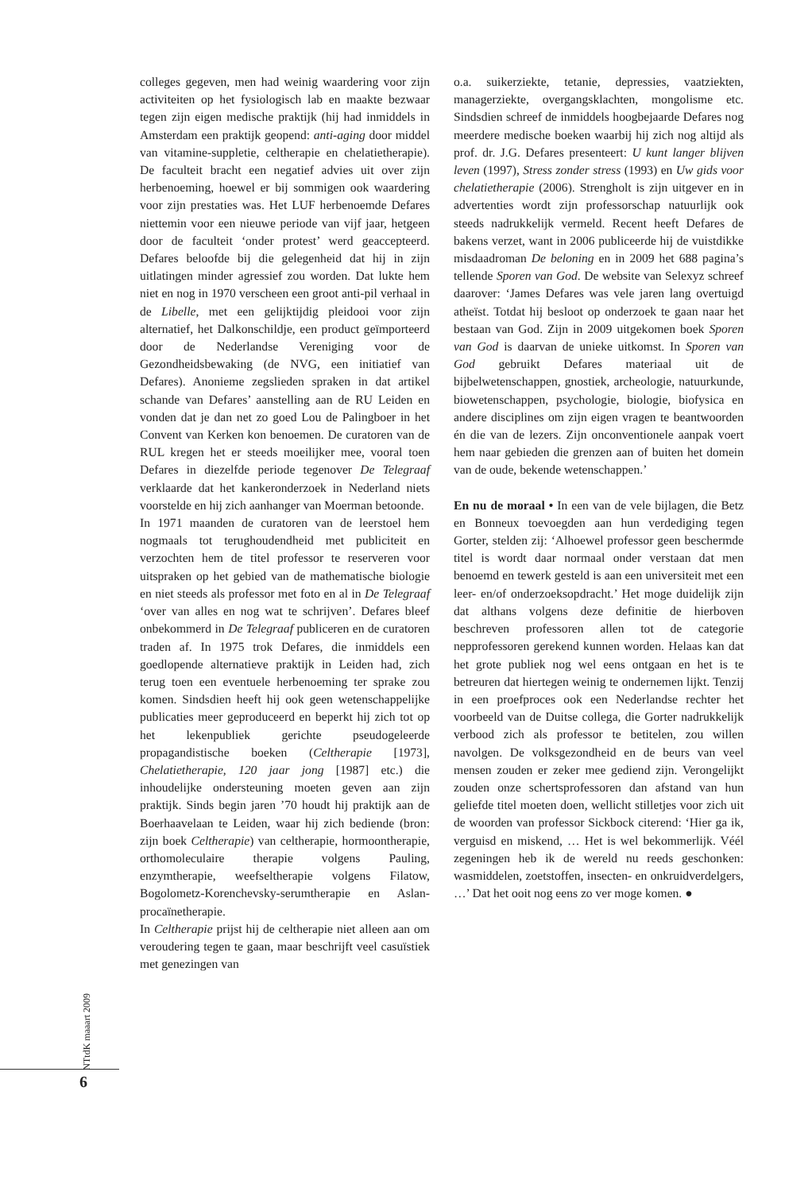colleges gegeven, men had weinig waardering voor zijn activiteiten op het fysiologisch lab en maakte bezwaar tegen zijn eigen medische praktijk (hij had inmiddels in Amsterdam een praktijk geopend: anti-aging door middel van vitamine-suppletie, celtherapie en chelatietherapie). De faculteit bracht een negatief advies uit over zijn herbenoeming, hoewel er bij sommigen ook waardering voor zijn prestaties was. Het LUF herbenoemde Defares niettemin voor een nieuwe periode van vijf jaar, hetgeen door de faculteit ‘onder protest’ werd geaccepteerd. Defares beloofde bij die gelegenheid dat hij in zijn uitlatingen minder agressief zou worden. Dat lukte hem niet en nog in 1970 verscheen een groot anti-pil verhaal in de Libelle, met een gelijktijdig pleidooi voor zijn alternatief, het Dalkonschildje, een product geïmporteerd door de Nederlandse Vereniging voor de Gezondheidsbewaking (de NVG, een initiatief van Defares). Anonieme zegslieden spraken in dat artikel schande van Defares’ aanstelling aan de RU Leiden en vonden dat je dan net zo goed Lou de Palingboer in het Convent van Kerken kon benoemen. De curatoren van de RUL kregen het er steeds moeilijker mee, vooral toen Defares in diezelfde periode tegenover De Telegraaf verklaarde dat het kankeronderzoek in Nederland niets voorstelde en hij zich aanhanger van Moerman betoonde.
In 1971 maanden de curatoren van de leerstoel hem nogmaals tot terughoudendheid met publiciteit en verzochten hem de titel professor te reserveren voor uitspraken op het gebied van de mathematische biologie en niet steeds als professor met foto en al in De Telegraaf ‘over van alles en nog wat te schrijven’. Defares bleef onbekommerd in De Telegraaf publiceren en de curatoren traden af. In 1975 trok Defares, die inmiddels een goedlopende alternatieve praktijk in Leiden had, zich terug toen een eventuele herbenoeming ter sprake zou komen. Sindsdien heeft hij ook geen wetenschappelijke publicaties meer geproduceerd en beperkt hij zich tot op het lekenpubliek gerichte pseudogeleerde propagandistische boeken (Celtherapie [1973], Chelatietherapie, 120 jaar jong [1987] etc.) die inhoudelijke ondersteuning moeten geven aan zijn praktijk. Sinds begin jaren ’70 houdt hij praktijk aan de Boerhaavelaan te Leiden, waar hij zich bediende (bron: zijn boek Celtherapie) van celtherapie, hormoontherapie, orthomoleculaire therapie volgens Pauling, enzymtherapie, weefseltherapie volgens Filatow, Bogolometz-Korenchevsky-serumtherapie en Aslan-procaïnetherapie.
In Celtherapie prijst hij de celtherapie niet alleen aan om veroudering tegen te gaan, maar beschrijft veel casuïstiek met genezingen van
o.a. suikerziekte, tetanie, depressies, vaatziekten, managerziekte, overgangsklachten, mongolisme etc. Sindsdien schreef de inmiddels hoogbejaarde Defares nog meerdere medische boeken waarbij hij zich nog altijd als prof. dr. J.G. Defares presenteert: U kunt langer blijven leven (1997), Stress zonder stress (1993) en Uw gids voor chelatietherapie (2006). Strengholt is zijn uitgever en in advertenties wordt zijn professorschap natuurlijk ook steeds nadrukkelijk vermeld. Recent heeft Defares de bakens verzet, want in 2006 publiceerde hij de vuistdikke misdaadroman De beloning en in 2009 het 688 pagina’s tellende Sporen van God. De website van Selexyz schreef daarover: ‘James Defares was vele jaren lang overtuigd atheïst. Totdat hij besloot op onderzoek te gaan naar het bestaan van God. Zijn in 2009 uitgekomen boek Sporen van God is daarvan de unieke uitkomst. In Sporen van God gebruikt Defares materiaal uit de bijbelwetenschappen, gnostiek, archeologie, natuurkunde, biowetenschappen, psychologie, biologie, biofysica en andere disciplines om zijn eigen vragen te beantwoorden én die van de lezers. Zijn onconventionele aanpak voert hem naar gebieden die grenzen aan of buiten het domein van de oude, bekende wetenschappen.’
En nu de moraal • In een van de vele bijlagen, die Betz en Bonneux toevoegden aan hun verdediging tegen Gorter, stelden zij: ‘Alhoewel professor geen beschermde titel is wordt daar normaal onder verstaan dat men benoemd en tewerk gesteld is aan een universiteit met een leer- en/of onderzoeksopdracht.’ Het moge duidelijk zijn dat althans volgens deze definitie de hierboven beschreven professoren allen tot de categorie nepprofessoren gerekend kunnen worden. Helaas kan dat het grote publiek nog wel eens ontgaan en het is te betreuren dat hiertegen weinig te ondernemen lijkt. Tenzij in een proefproces ook een Nederlandse rechter het voorbeeld van de Duitse collega, die Gorter nadrukkelijk verbood zich als professor te betitelen, zou willen navolgen. De volksgezondheid en de beurs van veel mensen zouden er zeker mee gediend zijn. Verongelijkt zouden onze schertsprofessoren dan afstand van hun geliefde titel moeten doen, wellicht stilletjes voor zich uit de woorden van professor Sickbock citerend: ‘Hier ga ik, verguisd en miskend, … Het is wel bekommerlijk. Véél zegeningen heb ik de wereld nu reeds geschonken: wasmiddelen, zoetstoffen, insecten- en onkruidverdelgers, …’ Dat het ooit nog eens zo ver moge komen. ●
NTtdK maaart 2009
6